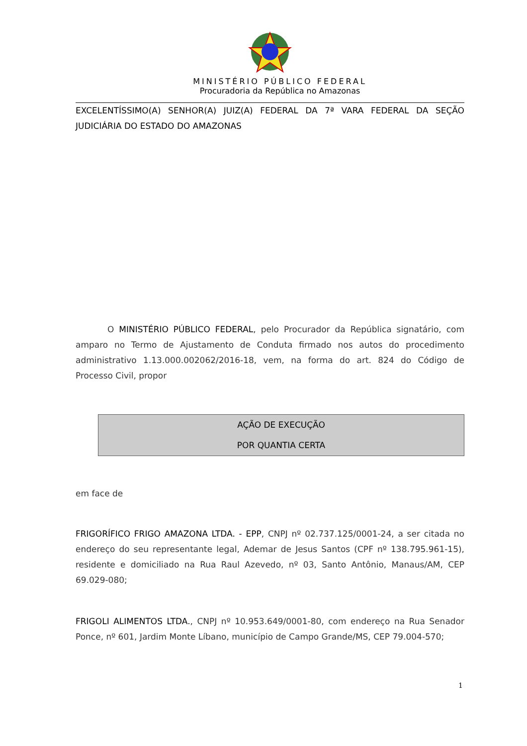MINISTÉRIO PÚBLICO FEDERAL
Procuradoria da República no Amazonas
EXCELENTÍSSIMO(A) SENHOR(A) JUIZ(A) FEDERAL DA 7ª VARA FEDERAL DA SEÇÃO JUDICIÁRIA DO ESTADO DO AMAZONAS
O MINISTÉRIO PÚBLICO FEDERAL, pelo Procurador da República signatário, com amparo no Termo de Ajustamento de Conduta firmado nos autos do procedimento administrativo 1.13.000.002062/2016-18, vem, na forma do art. 824 do Código de Processo Civil, propor
AÇÃO DE EXECUÇÃO
POR QUANTIA CERTA
em face de
FRIGORÍFICO FRIGO AMAZONA LTDA. - EPP, CNPJ nº 02.737.125/0001-24, a ser citada no endereço do seu representante legal, Ademar de Jesus Santos (CPF nº 138.795.961-15), residente e domiciliado na Rua Raul Azevedo, nº 03, Santo Antônio, Manaus/AM, CEP 69.029-080;
FRIGOLI ALIMENTOS LTDA., CNPJ nº 10.953.649/0001-80, com endereço na Rua Senador Ponce, nº 601, Jardim Monte Líbano, município de Campo Grande/MS, CEP 79.004-570;
1